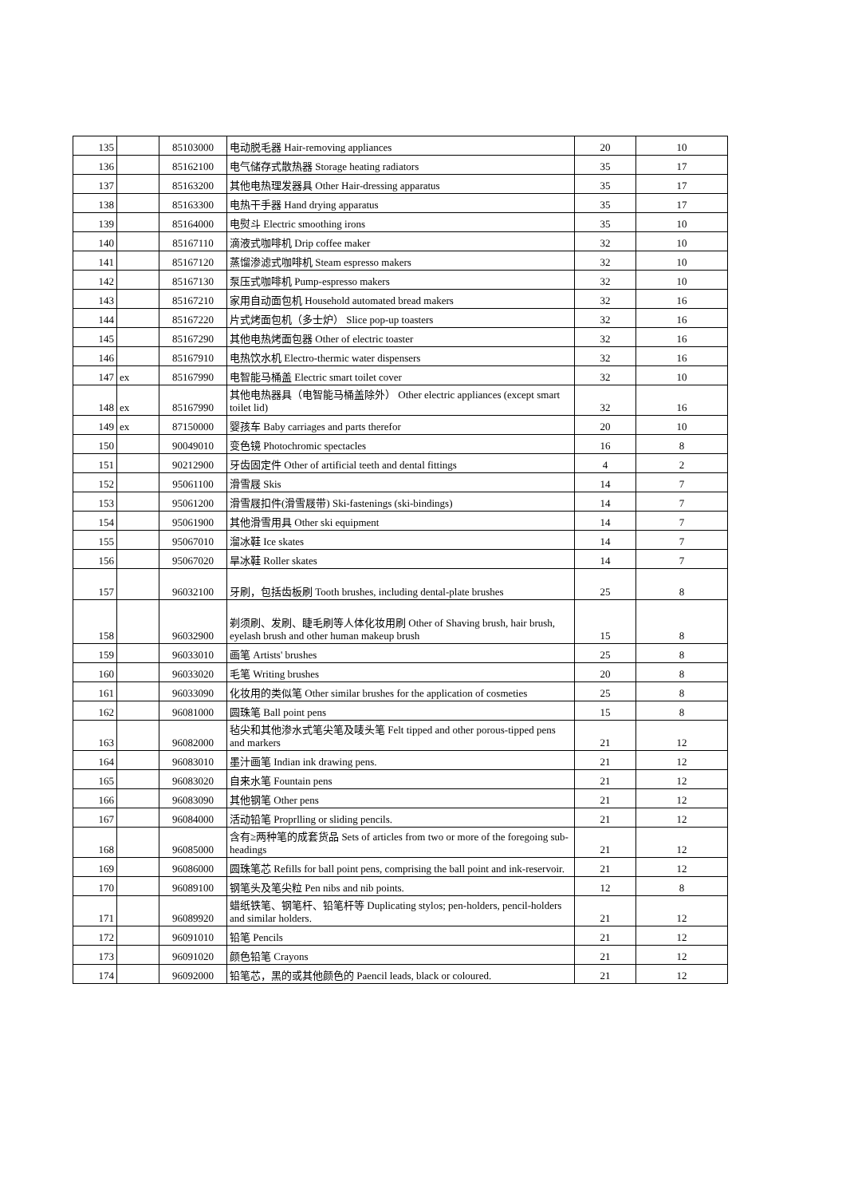| 135 | | 85103000 | 电动脱毛器 Hair-removing appliances | 20 | 10 |
| 136 | | 85162100 | 电气储存式散热器 Storage heating radiators | 35 | 17 |
| 137 | | 85163200 | 其他电热理发器具 Other Hair-dressing apparatus | 35 | 17 |
| 138 | | 85163300 | 电热干手器 Hand drying apparatus | 35 | 17 |
| 139 | | 85164000 | 电熨斗 Electric smoothing irons | 35 | 10 |
| 140 | | 85167110 | 滴液式咖啡机 Drip coffee maker | 32 | 10 |
| 141 | | 85167120 | 蒸馏渗滤式咖啡机 Steam espresso makers | 32 | 10 |
| 142 | | 85167130 | 泵压式咖啡机 Pump-espresso makers | 32 | 10 |
| 143 | | 85167210 | 家用自动面包机 Household automated bread makers | 32 | 16 |
| 144 | | 85167220 | 片式烤面包机（多士炉） Slice pop-up toasters | 32 | 16 |
| 145 | | 85167290 | 其他电热烤面包器 Other of electric toaster | 32 | 16 |
| 146 | | 85167910 | 电热饮水机 Electro-thermic water dispensers | 32 | 16 |
| 147 | ex | 85167990 | 电智能马桶盖 Electric smart toilet cover | 32 | 10 |
| 148 | ex | 85167990 | 其他电热器具（电智能马桶盖除外） Other electric appliances (except smart toilet lid) | 32 | 16 |
| 149 | ex | 87150000 | 婴孩车 Baby carriages and parts therefor | 20 | 10 |
| 150 | | 90049010 | 变色镜 Photochromic spectacles | 16 | 8 |
| 151 | | 90212900 | 牙齿固定件 Other of artificial teeth and dental fittings | 4 | 2 |
| 152 | | 95061100 | 滑雪屐 Skis | 14 | 7 |
| 153 | | 95061200 | 滑雪屐扣件(滑雪屐带) Ski-fastenings (ski-bindings) | 14 | 7 |
| 154 | | 95061900 | 其他滑雪用具 Other ski equipment | 14 | 7 |
| 155 | | 95067010 | 溜冰鞋 Ice skates | 14 | 7 |
| 156 | | 95067020 | 旱冰鞋 Roller skates | 14 | 7 |
| 157 | | 96032100 | 牙刷，包括齿板刷 Tooth brushes, including dental-plate brushes | 25 | 8 |
| 158 | | 96032900 | 剃须刷、发刷、睫毛刷等人体化妆用刷 Other of Shaving brush, hair brush, eyelash brush and other human makeup brush | 15 | 8 |
| 159 | | 96033010 | 画笔 Artists' brushes | 25 | 8 |
| 160 | | 96033020 | 毛笔 Writing brushes | 20 | 8 |
| 161 | | 96033090 | 化妆用的类似笔 Other similar brushes for the application of cosmeties | 25 | 8 |
| 162 | | 96081000 | 圆珠笔 Ball point pens | 15 | 8 |
| 163 | | 96082000 | 毡尖和其他渗水式笔尖笔及唛头笔 Felt tipped and other porous-tipped pens and markers | 21 | 12 |
| 164 | | 96083010 | 墨汁画笔 Indian ink drawing pens. | 21 | 12 |
| 165 | | 96083020 | 自来水笔 Fountain pens | 21 | 12 |
| 166 | | 96083090 | 其他钢笔 Other pens | 21 | 12 |
| 167 | | 96084000 | 活动铅笔 Proprlling or sliding pencils. | 21 | 12 |
| 168 | | 96085000 | 含有≥两种笔的成套货品 Sets of articles from two or more of the foregoing sub-headings | 21 | 12 |
| 169 | | 96086000 | 圆珠笔芯 Refills for ball point pens, comprising the ball point and ink-reservoir. | 21 | 12 |
| 170 | | 96089100 | 钢笔头及笔尖粒 Pen nibs and nib points. | 12 | 8 |
| 171 | | 96089920 | 蜡纸铁笔、钢笔杆、铅笔杆等 Duplicating stylos; pen-holders, pencil-holders and similar holders. | 21 | 12 |
| 172 | | 96091010 | 铅笔 Pencils | 21 | 12 |
| 173 | | 96091020 | 颜色铅笔 Crayons | 21 | 12 |
| 174 | | 96092000 | 铅笔芯，黑的或其他颜色的 Paencil leads, black or coloured. | 21 | 12 |